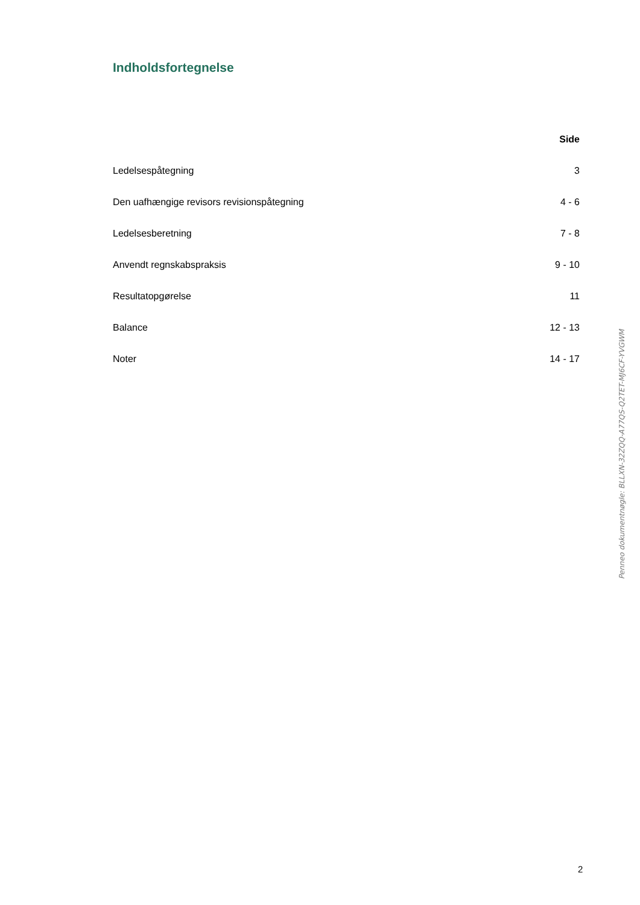Indholdsfortegnelse
| | Side |
| --- | --- |
| Ledelsespåtegning | 3 |
| Den uafhængige revisors revisionspåtegning | 4 - 6 |
| Ledelsesberetning | 7 - 8 |
| Anvendt regnskabspraksis | 9 - 10 |
| Resultatopgørelse | 11 |
| Balance | 12 - 13 |
| Noter | 14 - 17 |
Penneo dokumentnøgle: BLLXN-32ZQQ-A77QS-Q2TET-MJ6CF-YVGWM
2